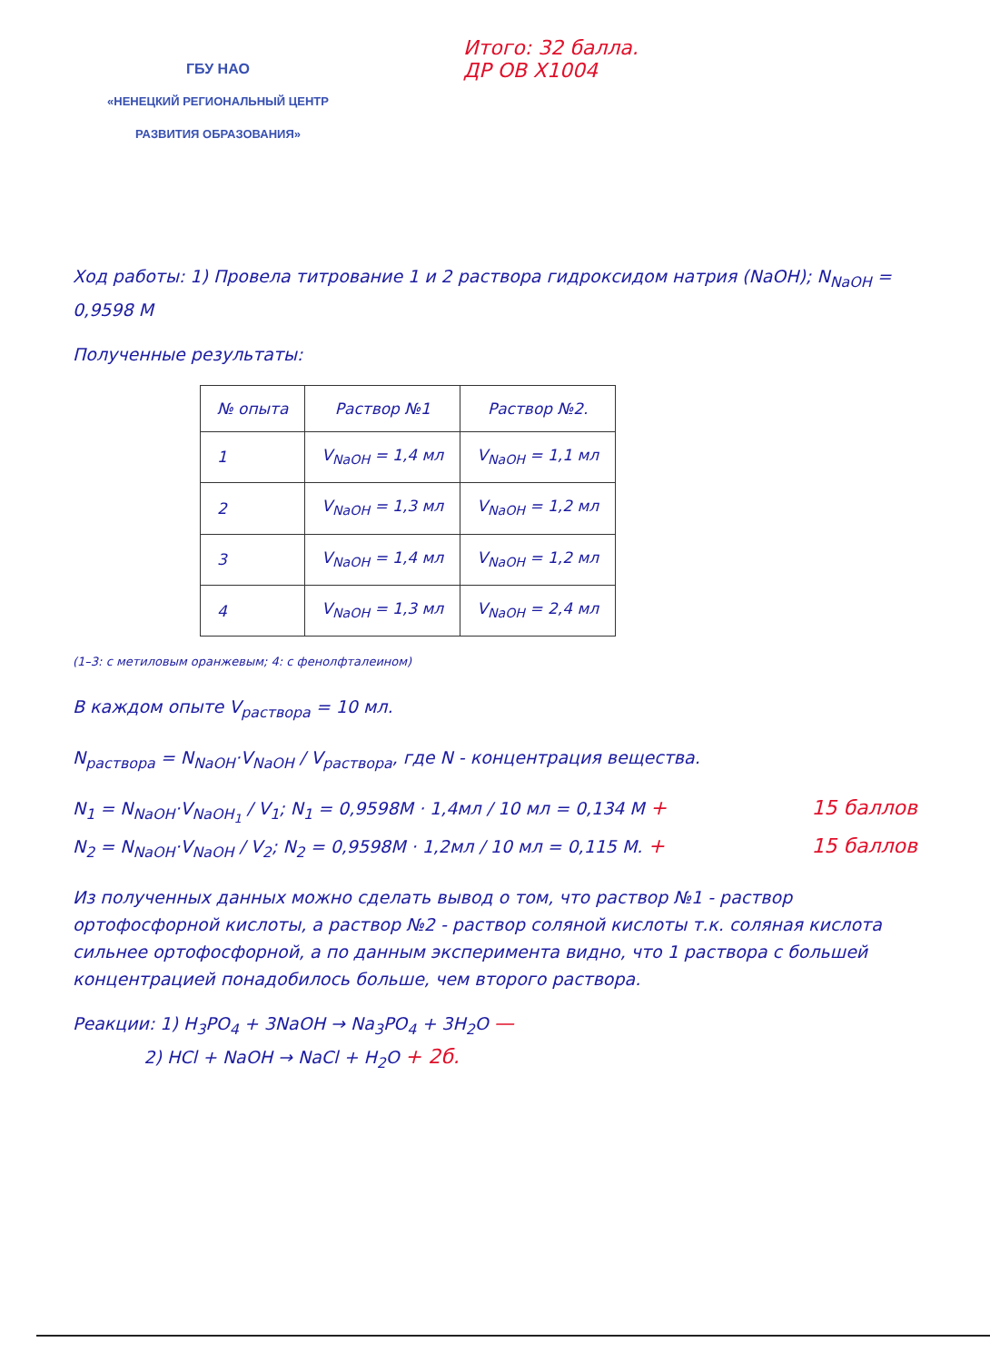ГБУ НАО
«НЕНЕЦКИЙ РЕГИОНАЛЬНЫЙ ЦЕНТР
РАЗВИТИЯ ОБРАЗОВАНИЯ»
Итого: 32 балла.
ДР ОВ X1004
Ход работы: 1) Провела титрование 1 и 2 раствора гидроксидом натрия (NaOH); N<sub>NaOH</sub> = 0,9598 M
Полученные результаты:
| № опыта | Раствор №1 | Раствор №2. |
| --- | --- | --- |
| 1 | V<sub>NaOH</sub> = 1,4 мл | V<sub>NaOH</sub> = 1,1 мл |
| 2 | V<sub>NaOH</sub> = 1,3 мл | V<sub>NaOH</sub> = 1,2 мл |
| 3 | V<sub>NaOH</sub> = 1,4 мл | V<sub>NaOH</sub> = 1,2 мл |
| 4 | V<sub>NaOH</sub> = 1,3 мл | V<sub>NaOH</sub> = 2,4 мл |
(1–3: с метиловым оранжевым; 4: с фенолфталеином)
В каждом опыте V<sub>раствора</sub> = 10 мл.
N<sub>раствора</sub> = N<sub>NaOH</sub>·V<sub>NaOH</sub> / V<sub>раствора</sub>, где N - концентрация вещества.
N<sub>1</sub> = N<sub>NaOH</sub>·V<sub>NaOH<sub>1</sub></sub> / V<sub>1</sub>; N<sub>1</sub> = 0,9598M · 1,4мл / 10 мл = 0,134 M + 15 баллов
N<sub>2</sub> = N<sub>NaOH</sub>·V<sub>NaOH</sub> / V<sub>2</sub>; N<sub>2</sub> = 0,9598M · 1,2мл / 10 мл = 0,115 M. + 15 баллов
Из полученных данных можно сделать вывод о том, что раствор №1 - раствор ортофосфорной кислоты, а раствор №2 - раствор соляной кислоты т.к. соляная кислота сильнее ортофосфорной, а по данным эксперимента видно, что 1 раствора с большей концентрацией понадобилось больше, чем второго раствора.
Реакции: 1) H<sub>3</sub>PO<sub>4</sub> + 3NaOH → Na<sub>3</sub>PO<sub>4</sub> + 3H<sub>2</sub>O —
2) HCl + NaOH → NaCl + H<sub>2</sub>O + 2б.